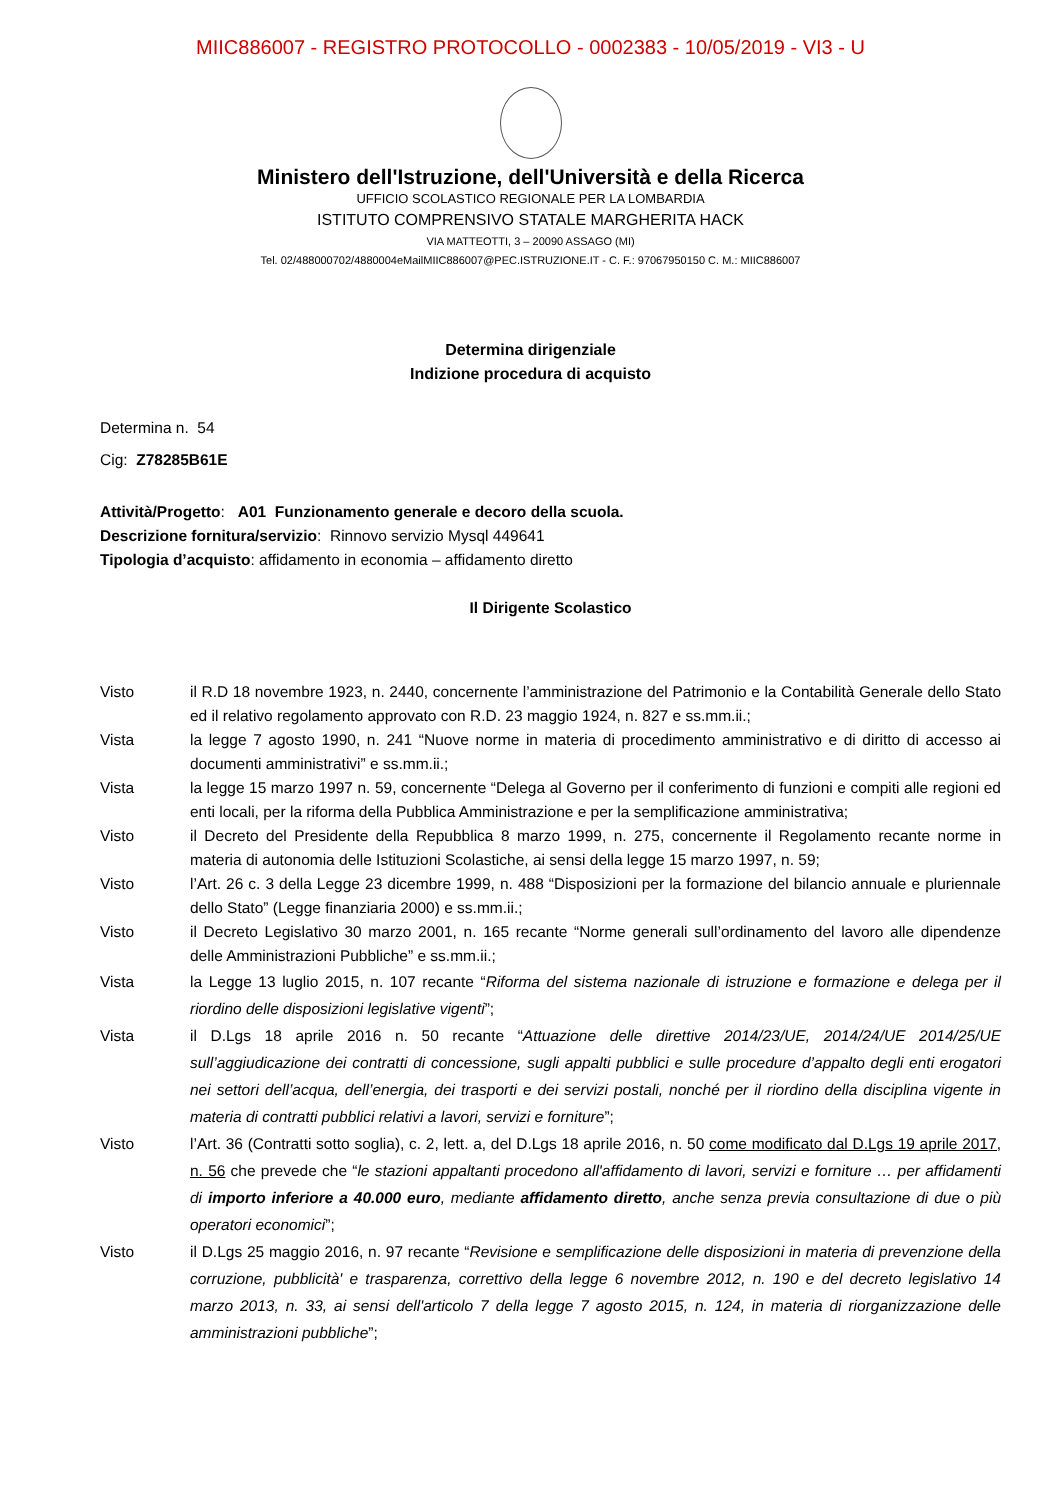MIIC886007 - REGISTRO PROTOCOLLO - 0002383 - 10/05/2019 - VI3 - U
Ministero dell'Istruzione, dell'Università e della Ricerca
UFFICIO SCOLASTICO REGIONALE PER LA LOMBARDIA
ISTITUTO COMPRENSIVO STATALE MARGHERITA HACK
VIA MATTEOTTI, 3 – 20090 ASSAGO (MI)
Tel. 02/488000702/4880004eMailMIIC886007@PEC.ISTRUZIONE.IT - C. F.: 97067950150 C. M.: MIIC886007
Determina dirigenziale
Indizione procedura di acquisto
Determina n. 54
Cig: Z78285B61E
Attività/Progetto: A01 Funzionamento generale e decoro della scuola.
Descrizione fornitura/servizio: Rinnovo servizio Mysql 449641
Tipologia d’acquisto: affidamento in economia – affidamento diretto
Il Dirigente Scolastico
Visto il R.D 18 novembre 1923, n. 2440, concernente l’amministrazione del Patrimonio e la Contabilità Generale dello Stato ed il relativo regolamento approvato con R.D. 23 maggio 1924, n. 827 e ss.mm.ii.;
Vista la legge 7 agosto 1990, n. 241 “Nuove norme in materia di procedimento amministrativo e di diritto di accesso ai documenti amministrativi” e ss.mm.ii.;
Vista la legge 15 marzo 1997 n. 59, concernente “Delega al Governo per il conferimento di funzioni e compiti alle regioni ed enti locali, per la riforma della Pubblica Amministrazione e per la semplificazione amministrativa;
Visto il Decreto del Presidente della Repubblica 8 marzo 1999, n. 275, concernente il Regolamento recante norme in materia di autonomia delle Istituzioni Scolastiche, ai sensi della legge 15 marzo 1997, n. 59;
Visto l’Art. 26 c. 3 della Legge 23 dicembre 1999, n. 488 “Disposizioni per la formazione del bilancio annuale e pluriennale dello Stato” (Legge finanziaria 2000) e ss.mm.ii.;
Visto il Decreto Legislativo 30 marzo 2001, n. 165 recante “Norme generali sull’ordinamento del lavoro alle dipendenze delle Amministrazioni Pubbliche” e ss.mm.ii.;
Vista la Legge 13 luglio 2015, n. 107 recante “Riforma del sistema nazionale di istruzione e formazione e delega per il riordino delle disposizioni legislative vigenti”;
Vista il D.Lgs 18 aprile 2016 n. 50 recante “Attuazione delle direttive 2014/23/UE, 2014/24/UE 2014/25/UE sull’aggiudicazione dei contratti di concessione, sugli appalti pubblici e sulle procedure d’appalto degli enti erogatori nei settori dell’acqua, dell’energia, dei trasporti e dei servizi postali, nonché per il riordino della disciplina vigente in materia di contratti pubblici relativi a lavori, servizi e forniture”;
Visto l’Art. 36 (Contratti sotto soglia), c. 2, lett. a, del D.Lgs 18 aprile 2016, n. 50 come modificato dal D.Lgs 19 aprile 2017, n. 56 che prevede che “le stazioni appaltanti procedono all'affidamento di lavori, servizi e forniture … per affidamenti di importo inferiore a 40.000 euro, mediante affidamento diretto, anche senza previa consultazione di due o più operatori economici”;
Visto il D.Lgs 25 maggio 2016, n. 97 recante “Revisione e semplificazione delle disposizioni in materia di prevenzione della corruzione, pubblicità' e trasparenza, correttivo della legge 6 novembre 2012, n. 190 e del decreto legislativo 14 marzo 2013, n. 33, ai sensi dell'articolo 7 della legge 7 agosto 2015, n. 124, in materia di riorganizzazione delle amministrazioni pubbliche”;